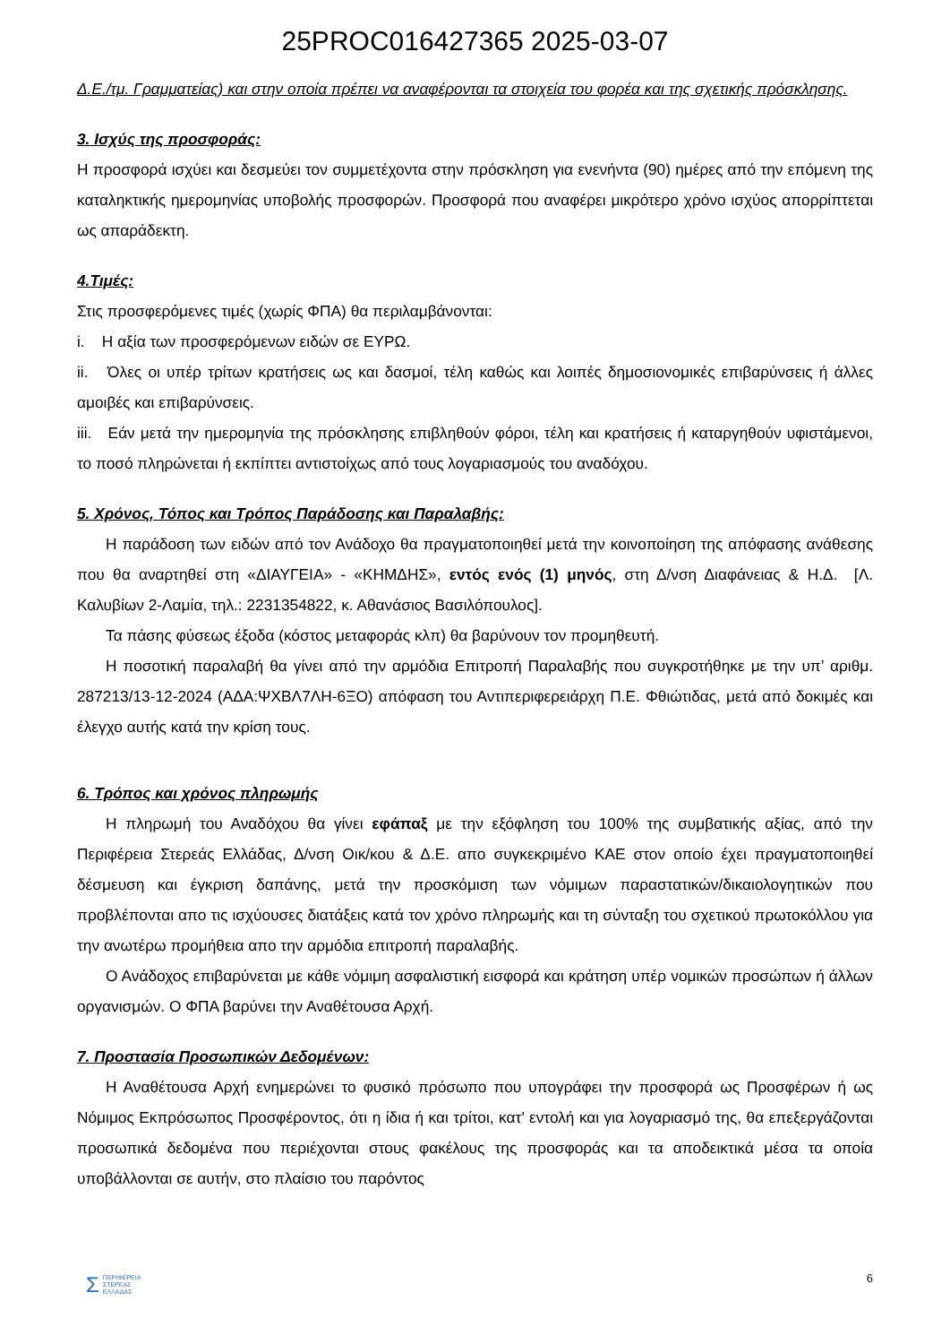25PROC016427365 2025-03-07
Δ.Ε./τμ. Γραμματείας) και στην οποία πρέπει να αναφέρονται τα στοιχεία του φορέα και της σχετικής πρόσκλησης.
3. Ισχύς της προσφοράς:
Η προσφορά ισχύει και δεσμεύει τον συμμετέχοντα στην πρόσκληση για ενενήντα (90) ημέρες από την επόμενη της καταληκτικής ημερομηνίας υποβολής προσφορών. Προσφορά που αναφέρει μικρότερο χρόνο ισχύος απορρίπτεται ως απαράδεκτη.
4.Τιμές:
Στις προσφερόμενες τιμές (χωρίς ΦΠΑ) θα περιλαμβάνονται:
i. Η αξία των προσφερόμενων ειδών σε ΕΥΡΩ.
ii. Όλες οι υπέρ τρίτων κρατήσεις ως και δασμοί, τέλη καθώς και λοιπές δημοσιονομικές επιβαρύνσεις ή άλλες αμοιβές και επιβαρύνσεις.
iii. Εάν μετά την ημερομηνία της πρόσκλησης επιβληθούν φόροι, τέλη και κρατήσεις ή καταργηθούν υφιστάμενοι, το ποσό πληρώνεται ή εκπίπτει αντιστοίχως από τους λογαριασμούς του αναδόχου.
5. Χρόνος, Τόπος και Τρόπος Παράδοσης και Παραλαβής:
Η παράδοση των ειδών από τον Ανάδοχο θα πραγματοποιηθεί μετά την κοινοποίηση της απόφασης ανάθεσης που θα αναρτηθεί στη «ΔΙΑΥΓΕΙΑ» - «ΚΗΜΔΗΣ», εντός ενός (1) μηνός, στη Δ/νση Διαφάνειας & Η.Δ. [Λ. Καλυβίων 2-Λαμία, τηλ.: 2231354822, κ. Αθανάσιος Βασιλόπουλος].
Τα πάσης φύσεως έξοδα (κόστος μεταφοράς κλπ) θα βαρύνουν τον προμηθευτή.
Η ποσοτική παραλαβή θα γίνει από την αρμόδια Επιτροπή Παραλαβής που συγκροτήθηκε με την υπ’ αριθμ. 287213/13-12-2024 (ΑΔΑ:ΨΧΒΛ7ΛΗ-6ΞΟ) απόφαση του Αντιπεριφερειάρχη Π.Ε. Φθιώτιδας, μετά από δοκιμές και έλεγχο αυτής κατά την κρίση τους.
6. Τρόπος και χρόνος πληρωμής
Η πληρωμή του Αναδόχου θα γίνει εφάπαξ με την εξόφληση του 100% της συμβατικής αξίας, από την Περιφέρεια Στερεάς Ελλάδας, Δ/νση Οικ/κου & Δ.Ε. απο συγκεκριμένο ΚΑΕ στον οποίο έχει πραγματοποιηθεί δέσμευση και έγκριση δαπάνης, μετά την προσκόμιση των νόμιμων παραστατικών/δικαιολογητικών που προβλέπονται απο τις ισχύουσες διατάξεις κατά τον χρόνο πληρωμής και τη σύνταξη του σχετικού πρωτοκόλλου για την ανωτέρω προμήθεια απο την αρμόδια επιτροπή παραλαβής.
Ο Ανάδοχος επιβαρύνεται με κάθε νόμιμη ασφαλιστική εισφορά και κράτηση υπέρ νομικών προσώπων ή άλλων οργανισμών. Ο ΦΠΑ βαρύνει την Αναθέτουσα Αρχή.
7. Προστασία Προσωπικών Δεδομένων:
Η Αναθέτουσα Αρχή ενημερώνει το φυσικό πρόσωπο που υπογράφει την προσφορά ως Προσφέρων ή ως Νόμιμος Εκπρόσωπος Προσφέροντος, ότι η ίδια ή και τρίτοι, κατ’ εντολή και για λογαριασμό της, θα επεξεργάζονται προσωπικά δεδομένα που περιέχονται στους φακέλους της προσφοράς και τα αποδεικτικά μέσα τα οποία υποβάλλονται σε αυτήν, στο πλαίσιο του παρόντος
6
ΣΠΕΡΙΦΕΡΕΙΑ
ΣΤΕΡΕΑΣ
ΕΛΛΑΔΑΣ